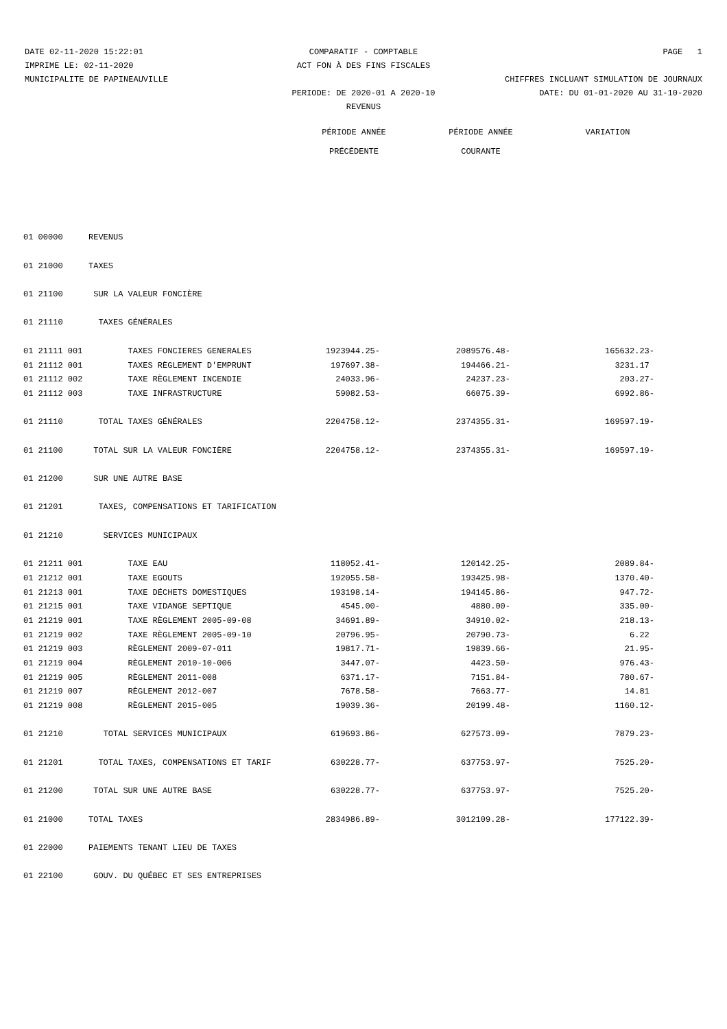DATE 02-11-2020 15:22:01 COMPARATIF - COMPTABLE PAGE 1
IMPRIME LE: 02-11-2020 ACT FON À DES FINS FISCALES
MUNICIPALITE DE PAPINEAUVILLE CHIFFRES INCLUANT SIMULATION DE JOURNAUX
PERIODE: DE 2020-01 A 2020-10 DATE: DU 01-01-2020 AU 31-10-2020
REVENUS
PÉRIODE ANNÉE
PRÉCÉDENTE
PÉRIODE ANNÉE
COURANTE
VARIATION
| 01 00000 | REVENUS | | | |
| 01 21000 | TAXES | | | |
| 01 21100 | SUR LA VALEUR FONCIÈRE | | | |
| 01 21110 | TAXES GÉNÉRALES | | | |
| 01 21111 001 | TAXES FONCIERES GENERALES | 1923944.25- | 2089576.48- | 165632.23- |
| 01 21112 001 | TAXES RÈGLEMENT D'EMPRUNT | 197697.38- | 194466.21- | 3231.17 |
| 01 21112 002 | TAXE RÈGLEMENT INCENDIE | 24033.96- | 24237.23- | 203.27- |
| 01 21112 003 | TAXE INFRASTRUCTURE | 59082.53- | 66075.39- | 6992.86- |
| 01 21110 | TOTAL TAXES GÉNÉRALES | 2204758.12- | 2374355.31- | 169597.19- |
| 01 21100 | TOTAL SUR LA VALEUR FONCIÈRE | 2204758.12- | 2374355.31- | 169597.19- |
| 01 21200 | SUR UNE AUTRE BASE | | | |
| 01 21201 | TAXES, COMPENSATIONS ET TARIFICATION | | | |
| 01 21210 | SERVICES MUNICIPAUX | | | |
| 01 21211 001 | TAXE EAU | 118052.41- | 120142.25- | 2089.84- |
| 01 21212 001 | TAXE EGOUTS | 192055.58- | 193425.98- | 1370.40- |
| 01 21213 001 | TAXE DÉCHETS DOMESTIQUES | 193198.14- | 194145.86- | 947.72- |
| 01 21215 001 | TAXE VIDANGE SEPTIQUE | 4545.00- | 4880.00- | 335.00- |
| 01 21219 001 | TAXE RÈGLEMENT 2005-09-08 | 34691.89- | 34910.02- | 218.13- |
| 01 21219 002 | TAXE RÈGLEMENT 2005-09-10 | 20796.95- | 20790.73- | 6.22 |
| 01 21219 003 | RÈGLEMENT 2009-07-011 | 19817.71- | 19839.66- | 21.95- |
| 01 21219 004 | RÈGLEMENT 2010-10-006 | 3447.07- | 4423.50- | 976.43- |
| 01 21219 005 | RÈGLEMENT 2011-008 | 6371.17- | 7151.84- | 780.67- |
| 01 21219 007 | RÈGLEMENT 2012-007 | 7678.58- | 7663.77- | 14.81 |
| 01 21219 008 | RÈGLEMENT 2015-005 | 19039.36- | 20199.48- | 1160.12- |
| 01 21210 | TOTAL SERVICES MUNICIPAUX | 619693.86- | 627573.09- | 7879.23- |
| 01 21201 | TOTAL TAXES, COMPENSATIONS ET TARIF | 630228.77- | 637753.97- | 7525.20- |
| 01 21200 | TOTAL SUR UNE AUTRE BASE | 630228.77- | 637753.97- | 7525.20- |
| 01 21000 | TOTAL TAXES | 2834986.89- | 3012109.28- | 177122.39- |
| 01 22000 | PAIEMENTS TENANT LIEU DE TAXES | | | |
| 01 22100 | GOUV. DU QUÉBEC ET SES ENTREPRISES | | | |